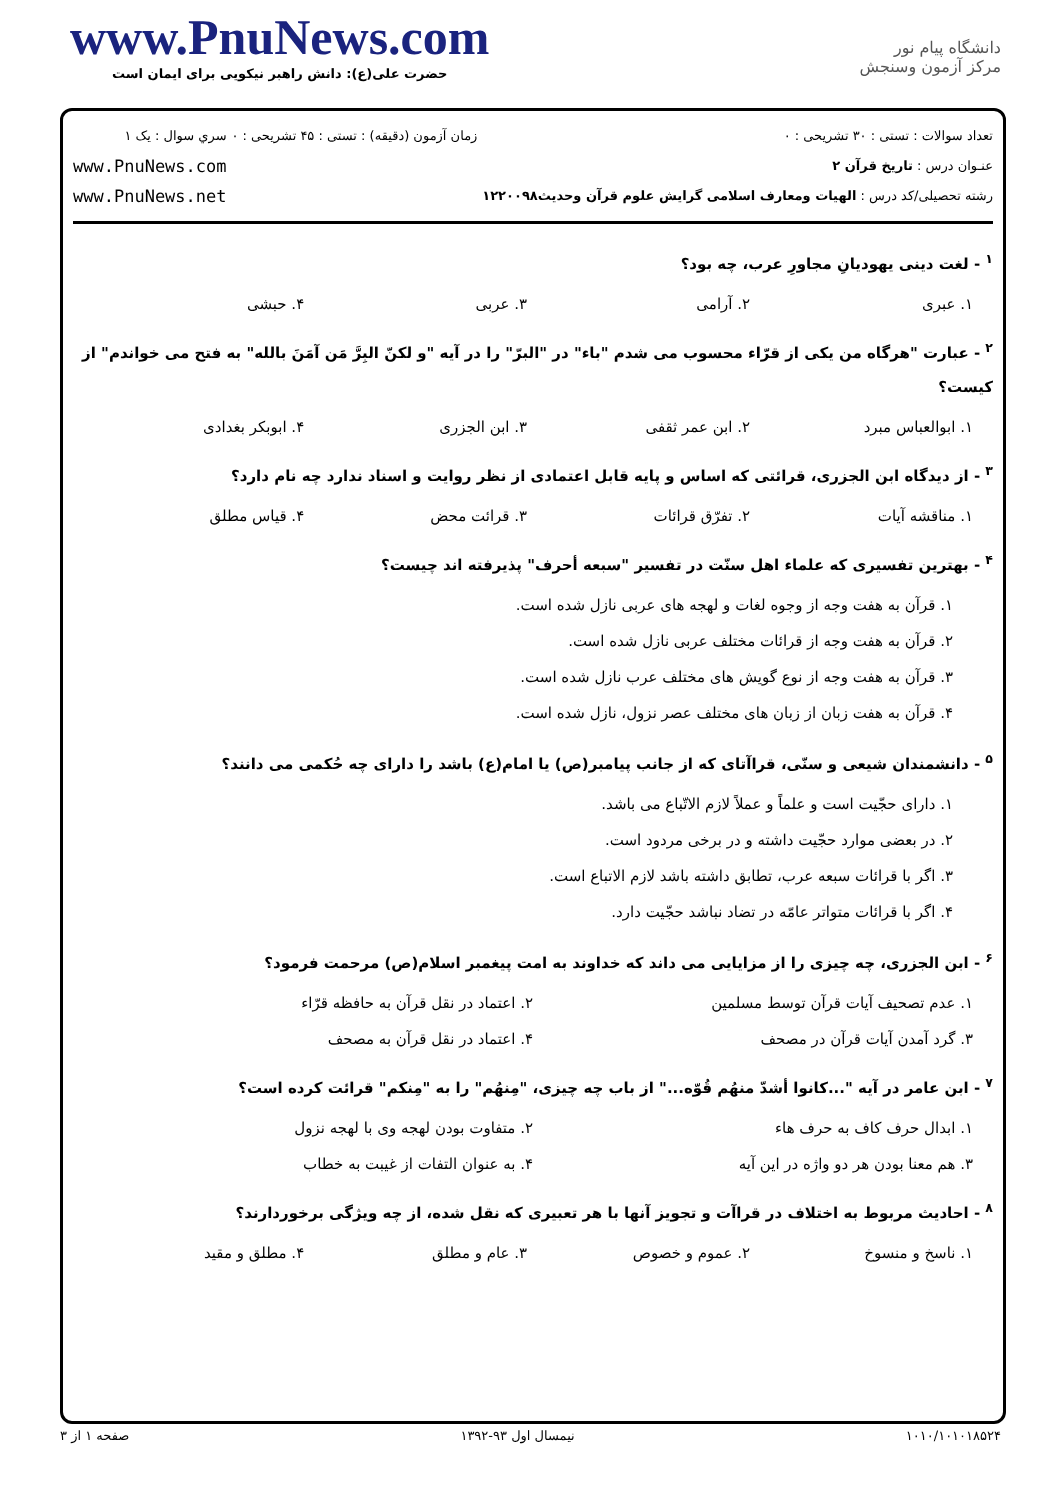www.PnuNews.com
حضرت علی(ع): دانش راهبر نیکویی برای ایمان است
دانشگاه پیام نور
مرکز آزمون وسنجش
تعداد سوالات : تستی : ۳۰ تشریحی : ۰
عنـوان درس : تاریخ قرآن ۲
رشته تحصیلی/کد درس : الهیات ومعارف اسلامی گرایش علوم قرآن وحدیث۱۲۲۰۰۹۸
زمان آزمون (دقیقه) : تستی : ۴۵ تشریحی : ۰
سري سوال : یک ۱
www.PnuNews.com
www.PnuNews.net
<sup>۱</sup> - لغت دینی یهودیانِ مجاورِ عرب، چه بود؟
۱. عبری ۲. آرامی ۳. عربی ۴. حبشی
<sup>۲</sup> - عبارت "هرگاه من یکی از قرّاء محسوب می شدم "باء" در "البرّ" را در آیه "و لکنّ البِرَّ مَن آمَنَ بالله" به فتح می خواندم" از کیست؟
۱. ابوالعباس مبرد ۲. ابن عمر ثقفی ۳. ابن الجزری ۴. ابوبکر بغدادی
<sup>۳</sup> - از دیدگاه ابن الجزری، قرائتی که اساس و پایه قابل اعتمادی از نظر روایت و اسناد ندارد چه نام دارد؟
۱. مناقشه آیات ۲. تفرّق قرائات ۳. قرائت محض ۴. قیاس مطلق
<sup>۴</sup> - بهترین تفسیری که علماء اهل سنّت در تفسیر "سبعه أحرف" پذیرفته اند چیست؟
۱. قرآن به هفت وجه از وجوه لغات و لهجه های عربی نازل شده است.
۲. قرآن به هفت وجه از قرائات مختلف عربی نازل شده است.
۳. قرآن به هفت وجه از نوع گویش های مختلف عرب نازل شده است.
۴. قرآن به هفت زبان از زبان های مختلف عصر نزول، نازل شده است.
<sup>۵</sup> - دانشمندان شیعی و سنّی، قراآتای که از جانب پیامبر(ص) یا امام(ع) باشد را دارای چه حُکمی می دانند؟
۱. دارای حجّیت است و علماً و عملاً لازم الاتّباع می باشد.
۲. در بعضی موارد حجّیت داشته و در برخی مردود است.
۳. اگر با قرائات سبعه عرب، تطابق داشته باشد لازم الاتباع است.
۴. اگر با قرائات متواتر عامّه در تضاد نباشد حجّیت دارد.
<sup>۶</sup> - ابن الجزری، چه چیزی را از مزایایی می داند که خداوند به امت پیغمبر اسلام(ص) مرحمت فرمود؟
۱. عدم تصحیف آیات قرآن توسط مسلمین ۲. اعتماد در نقل قرآن به حافظه قرّاء ۳. گرد آمدن آیات قرآن در مصحف ۴. اعتماد در نقل قرآن به مصحف
<sup>۷</sup> - ابن عامر در آیه "...کانوا أشدّ منهُم قُوّه..." از باب چه چیزی، "مِنهُم" را به "مِنکم" قرائت کرده است؟
۱. ابدال حرف کاف به حرف هاء ۲. متفاوت بودن لهجه وی با لهجه نزول ۳. هم معنا بودن هر دو واژه در این آیه ۴. به عنوان التفات از غیبت به خطاب
<sup>۸</sup> - احادیث مربوط به اختلاف در قراآت و تجویز آنها با هر تعبیری که نقل شده، از چه ویژگی برخوردارند؟
۱. ناسخ و منسوخ ۲. عموم و خصوص ۳. عام و مطلق ۴. مطلق و مقید
۱۰۱۰/۱۰۱۰۱۸۵۲۴ نیمسال اول ۹۳-۱۳۹۲ صفحه ۱ از ۳